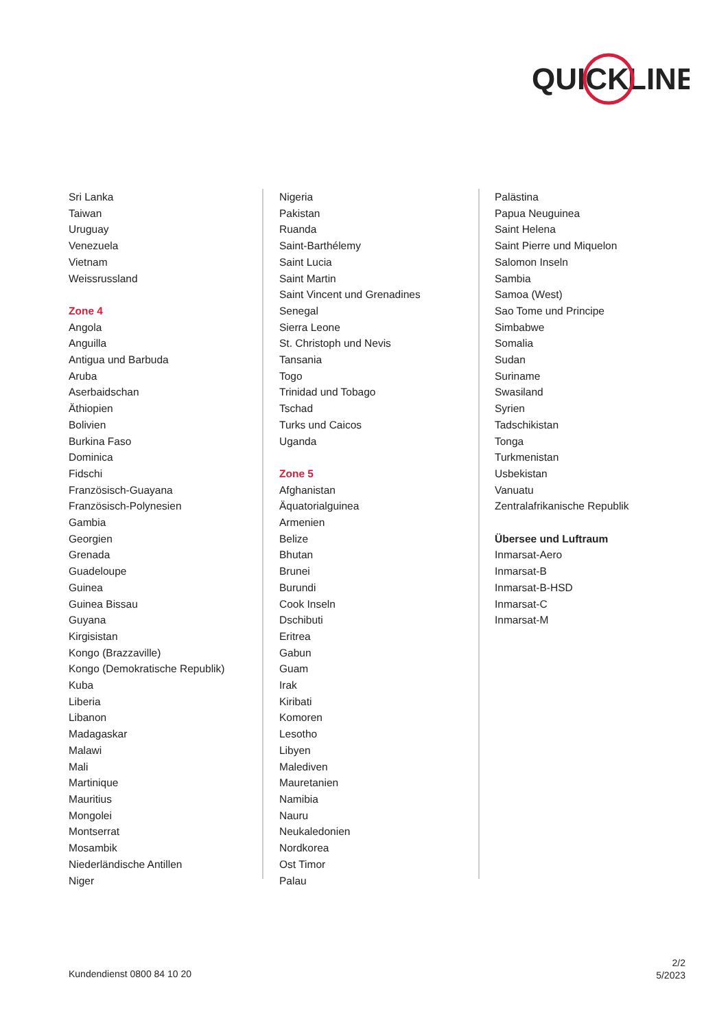QUICK
LINE
Sri Lanka
Taiwan
Uruguay
Venezuela
Vietnam
Weissrussland
Zone 4
Angola
Anguilla
Antigua und Barbuda
Aruba
Aserbaidschan
Äthiopien
Bolivien
Burkina Faso
Dominica
Fidschi
Französisch-Guayana
Französisch-Polynesien
Gambia
Georgien
Grenada
Guadeloupe
Guinea
Guinea Bissau
Guyana
Kirgisistan
Kongo (Brazzaville)
Kongo (Demokratische Republik)
Kuba
Liberia
Libanon
Madagaskar
Malawi
Mali
Martinique
Mauritius
Mongolei
Montserrat
Mosambik
Niederländische Antillen
Niger
Nigeria
Pakistan
Ruanda
Saint-Barthélemy
Saint Lucia
Saint Martin
Saint Vincent und Grenadines
Senegal
Sierra Leone
St. Christoph und Nevis
Tansania
Togo
Trinidad und Tobago
Tschad
Turks und Caicos
Uganda
Zone 5
Afghanistan
Äquatorialguinea
Armenien
Belize
Bhutan
Brunei
Burundi
Cook Inseln
Dschibuti
Eritrea
Gabun
Guam
Irak
Kiribati
Komoren
Lesotho
Libyen
Malediven
Mauretanien
Namibia
Nauru
Neukaledonien
Nordkorea
Ost Timor
Palau
Palästina
Papua Neuguinea
Saint Helena
Saint Pierre und Miquelon
Salomon Inseln
Sambia
Samoa (West)
Sao Tome und Principe
Simbabwe
Somalia
Sudan
Suriname
Swasiland
Syrien
Tadschikistan
Tonga
Turkmenistan
Usbekistan
Vanuatu
Zentralafrikanische Republik
Übersee und Luftraum
Inmarsat-Aero
Inmarsat-B
Inmarsat-B-HSD
Inmarsat-C
Inmarsat-M
Kundendienst 0800 84 10 20
2/2
5/2023